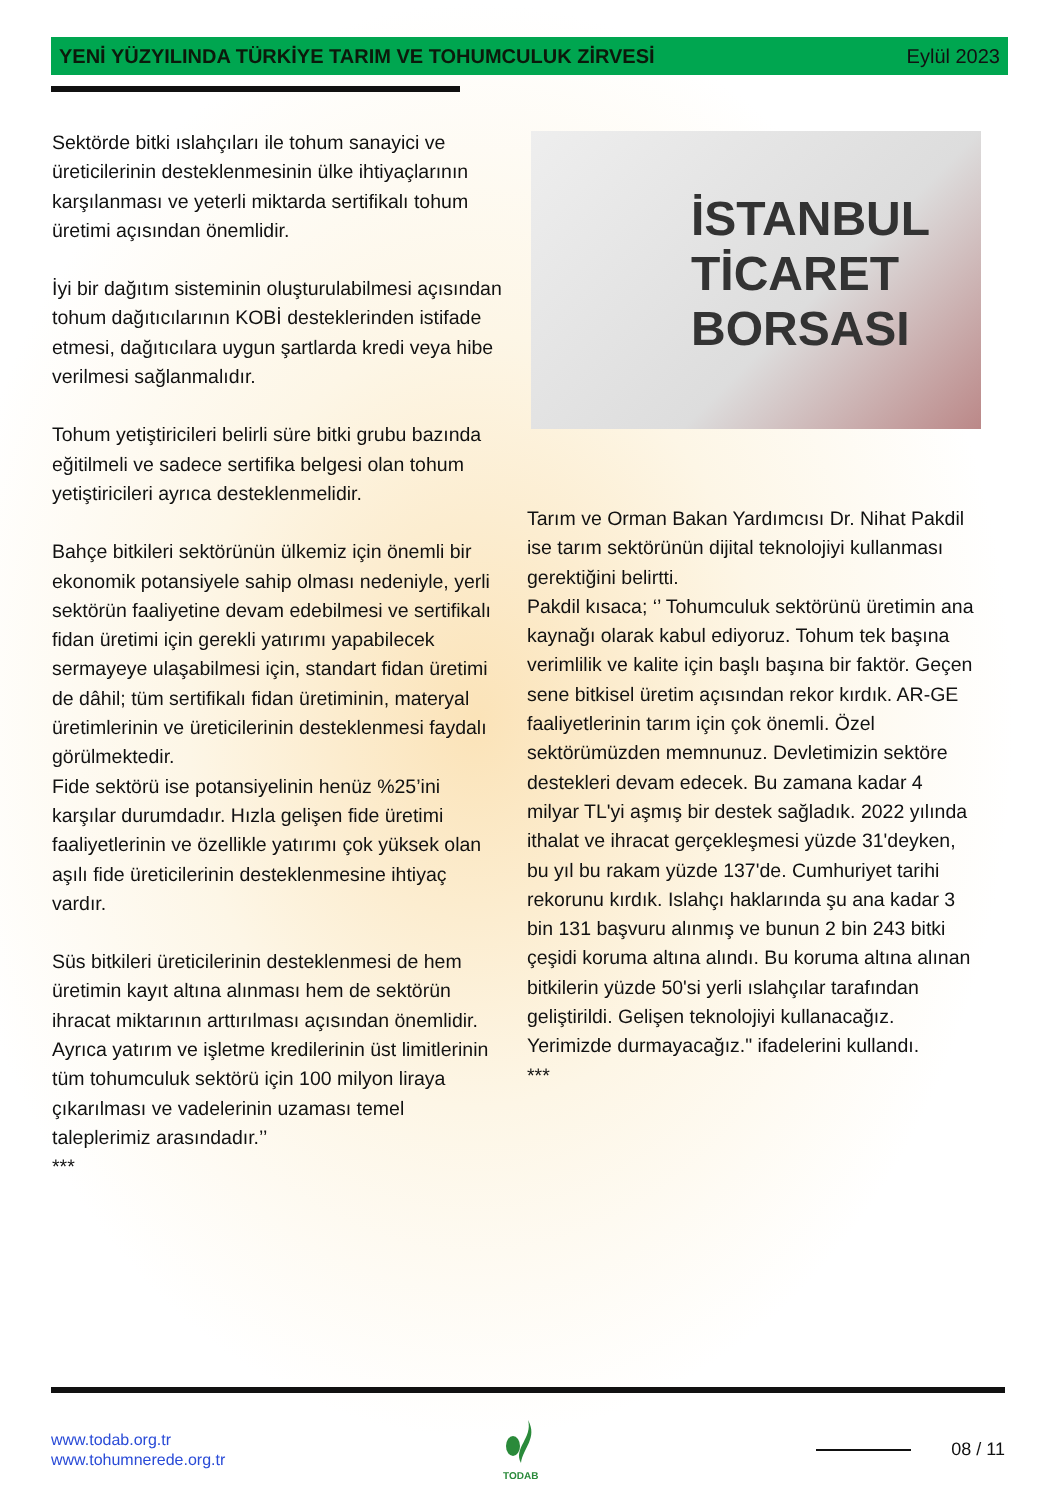YENİ YÜZYILINDA TÜRKİYE TARIM VE TOHUMCULUK ZİRVESİ Eylül 2023
Sektörde bitki ıslahçıları ile tohum sanayici ve üreticilerinin desteklenmesinin ülke ihtiyaçlarının karşılanması ve yeterli miktarda sertifikalı tohum üretimi açısından önemlidir.
İyi bir dağıtım sisteminin oluşturulabilmesi açısından tohum dağıtıcılarının KOBİ desteklerinden istifade etmesi, dağıtıcılara uygun şartlarda kredi veya hibe verilmesi sağlanmalıdır.
Tohum yetiştiricileri belirli süre bitki grubu bazında eğitilmeli ve sadece sertifika belgesi olan tohum yetiştiricileri ayrıca desteklenmelidir.
Bahçe bitkileri sektörünün ülkemiz için önemli bir ekonomik potansiyele sahip olması nedeniyle, yerli sektörün faaliyetine devam edebilmesi ve sertifikalı fidan üretimi için gerekli yatırımı yapabilecek sermayeye ulaşabilmesi için, standart fidan üretimi de dâhil; tüm sertifikalı fidan üretiminin, materyal üretimlerinin ve üreticilerinin desteklenmesi faydalı görülmektedir.
Fide sektörü ise potansiyelinin henüz %25’ini karşılar durumdadır. Hızla gelişen fide üretimi faaliyetlerinin ve özellikle yatırımı çok yüksek olan aşılı fide üreticilerinin desteklenmesine ihtiyaç vardır.
Süs bitkileri üreticilerinin desteklenmesi de hem üretimin kayıt altına alınması hem de sektörün ihracat miktarının arttırılması açısından önemlidir.
Ayrıca yatırım ve işletme kredilerinin üst limitlerinin tüm tohumculuk sektörü için 100 milyon liraya çıkarılması ve vadelerinin uzaması temel taleplerimiz arasındadır.’’
***
İSTANBUL
TİCARET
BORSASI
Tarım ve Orman Bakan Yardımcısı Dr. Nihat Pakdil ise tarım sektörünün dijital teknolojiyi kullanması gerektiğini belirtti.
Pakdil kısaca; ‘’ Tohumculuk sektörünü üretimin ana kaynağı olarak kabul ediyoruz. Tohum tek başına verimlilik ve kalite için başlı başına bir faktör. Geçen sene bitkisel üretim açısından rekor kırdık. AR-GE faaliyetlerinin tarım için çok önemli. Özel sektörümüzden memnunuz. Devletimizin sektöre destekleri devam edecek. Bu zamana kadar 4 milyar TL'yi aşmış bir destek sağladık. 2022 yılında ithalat ve ihracat gerçekleşmesi yüzde 31'deyken, bu yıl bu rakam yüzde 137'de. Cumhuriyet tarihi rekorunu kırdık. Islahçı haklarında şu ana kadar 3 bin 131 başvuru alınmış ve bunun 2 bin 243 bitki çeşidi koruma altına alındı. Bu koruma altına alınan bitkilerin yüzde 50'si yerli ıslahçılar tarafından geliştirildi. Gelişen teknolojiyi kullanacağız. Yerimizde durmayacağız." ifadelerini kullandı.
***
www.todab.org.tr
www.tohumnerede.org.tr
TODAB
08 / 11